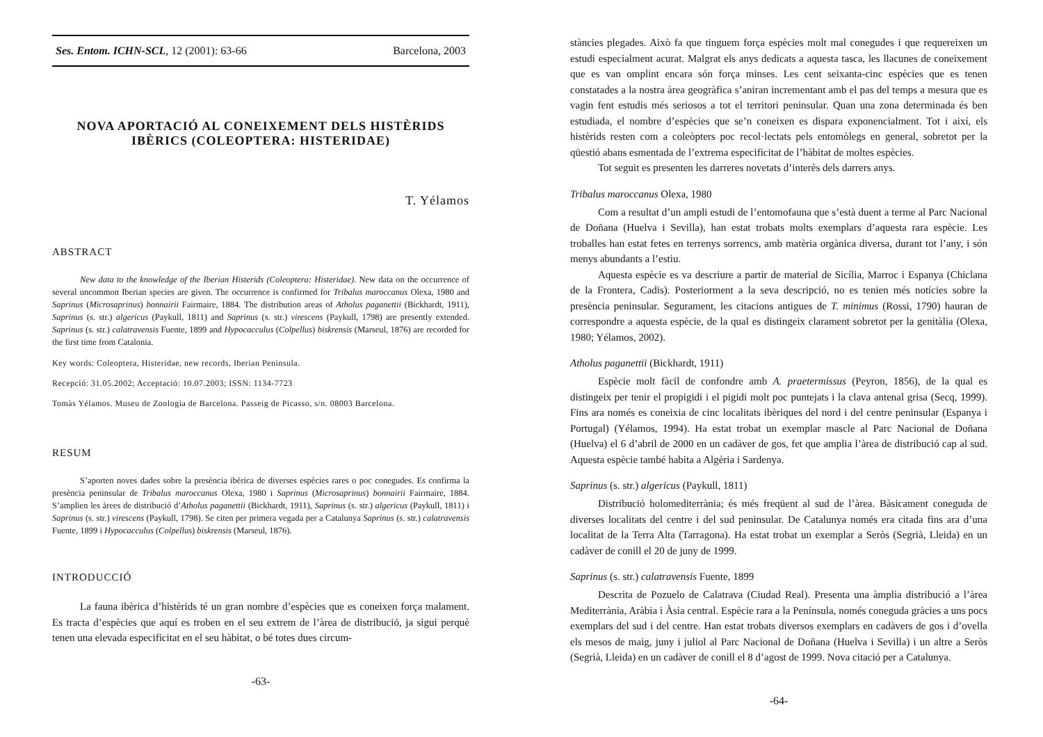Ses. Entom. ICHN-SCL, 12 (2001): 63-66 Barcelona, 2003
NOVA APORTACIÓ AL CONEIXEMENT DELS HISTÈRIDS IBÈRICS (COLEOPTERA: HISTERIDAE)
T. Yélamos
ABSTRACT
New data to the knowledge of the Iberian Histerids (Coleoptera: Histeridae). New data on the occurrence of several uncommon Iberian species are given. The occurrence is confirmed for Tribalus maroccanus Olexa, 1980 and Saprinus (Microsaprinus) bonnairii Fairmaire, 1884. The distribution areas of Atholus paganettii (Bickhardt, 1911), Saprinus (s. str.) algericus (Paykull, 1811) and Saprinus (s. str.) virescens (Paykull, 1798) are presently extended. Saprinus (s. str.) calatravensis Fuente, 1899 and Hypocacculus (Colpellus) biskrensis (Marseul, 1876) are recorded for the first time from Catalonia.
Key words: Coleoptera, Histeridae, new records, Iberian Peninsula.
Recepció: 31.05.2002; Acceptació: 10.07.2003; ISSN: 1134-7723
Tomàs Yélamos. Museu de Zoologia de Barcelona. Passeig de Picasso, s/n. 08003 Barcelona.
RESUM
S’aporten noves dades sobre la presència ibèrica de diverses espècies rares o poc conegudes. Es confirma la presència peninsular de Tribalus maroccanus Olexa, 1980 i Saprinus (Microsaprinus) bonnairii Fairmaire, 1884. S’amplien les àrees de distribució d’Atholus paganettii (Bickhardt, 1911), Saprinus (s. str.) algericus (Paykull, 1811) i Saprinus (s. str.) virescens (Paykull, 1798). Se citen per primera vegada per a Catalunya Saprinus (s. str.) calatravensis Fuente, 1899 i Hypocacculus (Colpellus) biskrensis (Marseul, 1876).
INTRODUCCIÓ
La fauna ibèrica d’histèrids té un gran nombre d’espècies que es coneixen força malament. Es tracta d’espècies que aquí es troben en el seu extrem de l’àrea de distribució, ja sigui perquè tenen una elevada especificitat en el seu hàbitat, o bé totes dues circum-
-63-
stàncies plegades. Això fa que tinguem força espècies molt mal conegudes i que requereixen un estudi especialment acurat. Malgrat els anys dedicats a aquesta tasca, les llacunes de coneixement que es van omplint encara són força minses. Les cent seixanta-cinc espècies que es tenen constatades a la nostra àrea geogràfica s’aniran incrementant amb el pas del temps a mesura que es vagin fent estudis més seriosos a tot el territori peninsular. Quan una zona determinada és ben estudiada, el nombre d’espècies que se’n coneixen es dispara exponencialment. Tot i així, els histèrids resten com a coleòpters poc recol·lectats pels entomòlegs en general, sobretot per la qüestió abans esmentada de l’extrema especificitat de l’hàbitat de moltes espècies.
Tot seguit es presenten les darreres novetats d’interès dels darrers anys.
Tribalus maroccanus Olexa, 1980
Com a resultat d’un ampli estudi de l’entomofauna que s’està duent a terme al Parc Nacional de Doñana (Huelva i Sevilla), han estat trobats molts exemplars d’aquesta rara espècie. Les troballes han estat fetes en terrenys sorrencs, amb matèria orgànica diversa, durant tot l’any, i són menys abundants a l’estiu.
Aquesta espècie es va descriure a partir de material de Sicília, Marroc i Espanya (Chiclana de la Frontera, Cadis). Posteriorment a la seva descripció, no es tenien més notícies sobre la presència peninsular. Segurament, les citacions antigues de T. minimus (Rossi, 1790) hauran de correspondre a aquesta espècie, de la qual es distingeix clarament sobretot per la genitàlia (Olexa, 1980; Yélamos, 2002).
Atholus paganettii (Bickhardt, 1911)
Espècie molt fàcil de confondre amb A. praetermissus (Peyron, 1856), de la qual es distingeix per tenir el propigidi i el pigidi molt poc puntejats i la clava antenal grisa (Secq, 1999). Fins ara només es coneixia de cinc localitats ibèriques del nord i del centre peninsular (Espanya i Portugal) (Yélamos, 1994). Ha estat trobat un exemplar mascle al Parc Nacional de Doñana (Huelva) el 6 d’abril de 2000 en un cadàver de gos, fet que amplia l’àrea de distribució cap al sud. Aquesta espècie també habita a Algèria i Sardenya.
Saprinus (s. str.) algericus (Paykull, 1811)
Distribució holomediterrània; és més freqüent al sud de l’àrea. Bàsicament coneguda de diverses localitats del centre i del sud peninsular. De Catalunya només era citada fins ara d’una localitat de la Terra Alta (Tarragona). Ha estat trobat un exemplar a Seròs (Segrià, Lleida) en un cadàver de conill el 20 de juny de 1999.
Saprinus (s. str.) calatravensis Fuente, 1899
Descrita de Pozuelo de Calatrava (Ciudad Real). Presenta una àmplia distribució a l’àrea Mediterrània, Aràbia i Àsia central. Espècie rara a la Península, només coneguda gràcies a uns pocs exemplars del sud i del centre. Han estat trobats diversos exemplars en cadàvers de gos i d’ovella els mesos de maig, juny i juliol al Parc Nacional de Doñana (Huelva i Sevilla) i un altre a Seròs (Segrià, Lleida) en un cadàver de conill el 8 d’agost de 1999. Nova citació per a Catalunya.
-64-